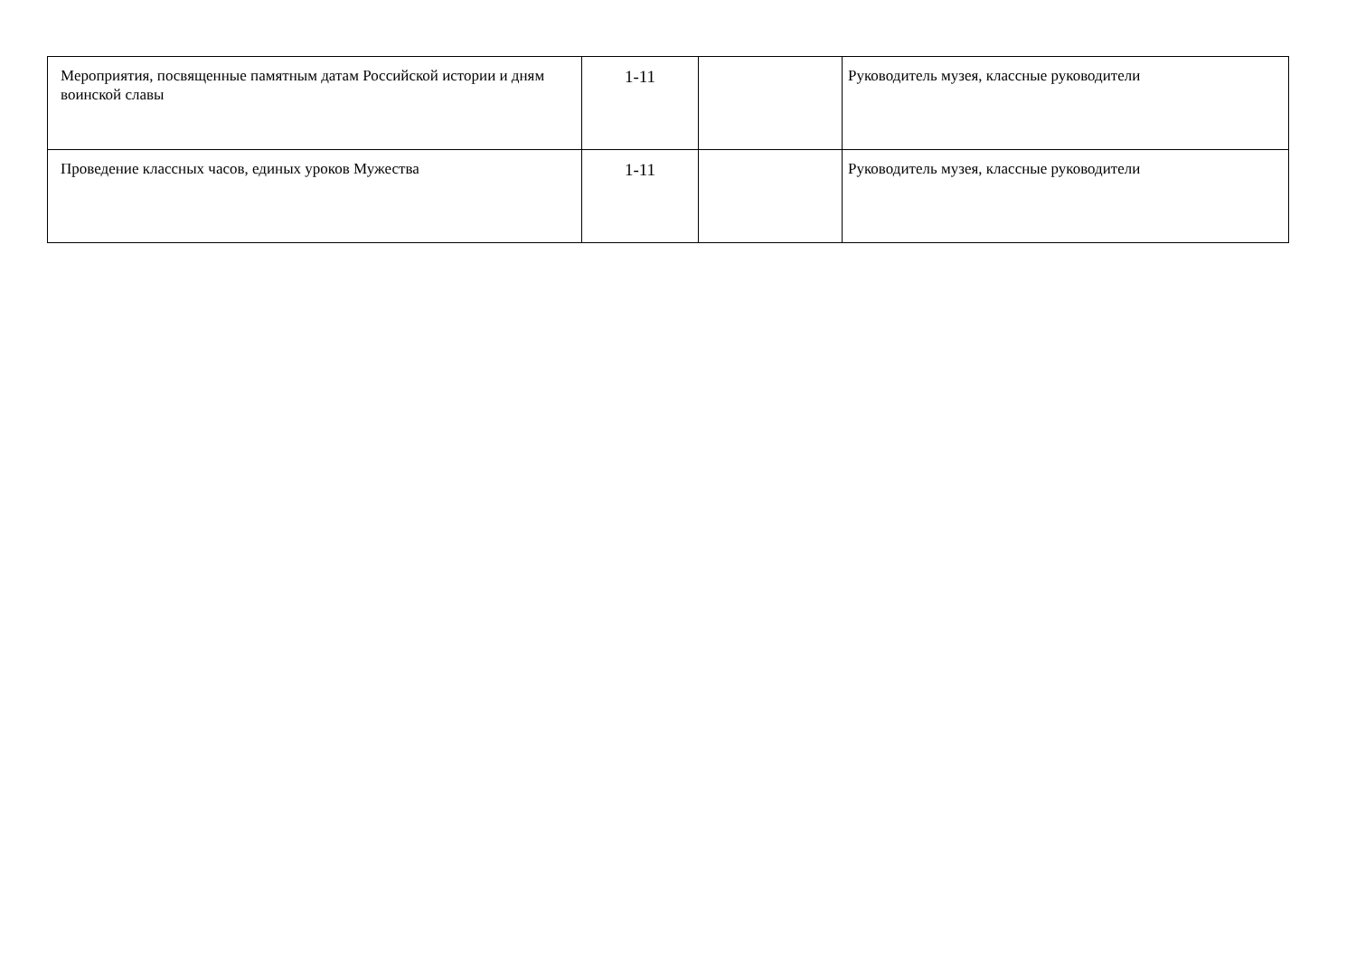| Мероприятия, посвященные памятным датам Российской истории и дням воинской славы | 1-11 | | Руководитель музея, классные руководители |
| Проведение классных часов, единых уроков Мужества | 1-11 | | Руководитель музея, классные руководители |